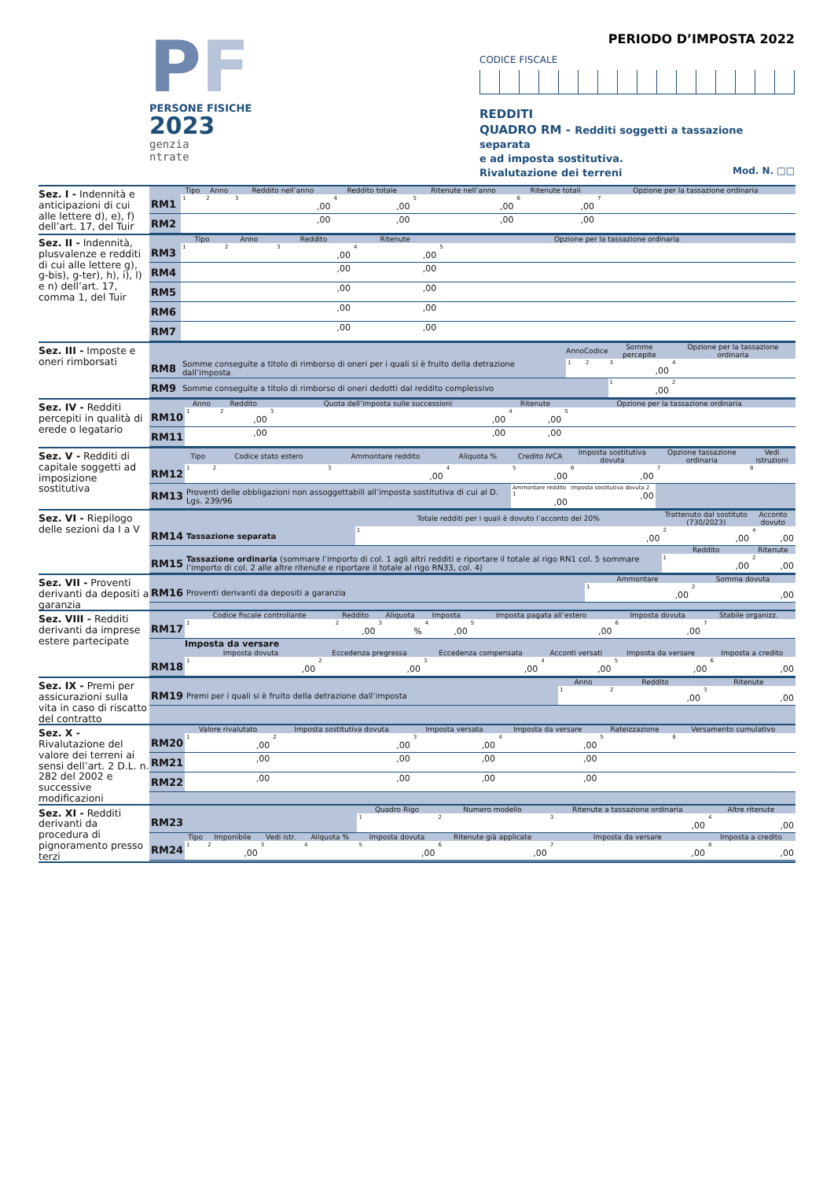PF
PERSONE FISICHE
2023
genzia
ntrate
PERIODO D’IMPOSTA 2022
CODICE FISCALE
REDDITI
QUADRO RM - Redditi soggetti a tassazione separata
e ad imposta sostitutiva.
Rivalutazione dei terreni Mod. N. □□
Sez. I - Indennità e anticipazioni di cui alle lettere d), e), f) dell’art. 17, del Tuir
| | Tipo | Anno | Reddito nell’anno | Reddito totale | Ritenute nell’anno | Ritenute totali | Opzione per la tassazione ordinaria |
| --- | --- | --- | --- | --- | --- | --- | --- |
| RM1 | 1 | 2 | 3 ,00 | 4 ,00 | 5 ,00 | 6 ,00 | 7 |
| RM2 | | | ,00 | ,00 | ,00 | ,00 | |
Sez. II - Indennità, plusvalenze e redditi di cui alle lettere g), g-bis), g-ter), h), i), l) e n) dell’art. 17, comma 1, del Tuir
| | Tipo | Anno | Reddito | Ritenute | Opzione per la tassazione ordinaria |
| --- | --- | --- | --- | --- | --- |
| RM3 | 1 | 2 | 3 ,00 | 4 ,00 | 5 |
| RM4 | | | ,00 | ,00 | |
| RM5 | | | ,00 | ,00 | |
| RM6 | | | ,00 | ,00 | |
| RM7 | | | ,00 | ,00 | |
Sez. III - Imposte e oneri rimborsati
| | | Anno | Codice | Somme percepite | Opzione per la tassazione ordinaria |
| --- | --- | --- | --- | --- | --- |
| RM8 | Somme conseguite a titolo di rimborso di oneri per i quali si è fruito della detrazione dall’imposta | 1 | 2 | 3 ,00 | 4 |
| RM9 | Somme conseguite a titolo di rimborso di oneri dedotti dal reddito complessivo | | | 1 ,00 | 2 |
Sez. IV - Redditi percepiti in qualità di erede o legatario
| | Anno | Reddito | Quota dell’imposta sulle successioni | Ritenute | Opzione per la tassazione ordinaria |
| --- | --- | --- | --- | --- | --- |
| RM10 | 1 | 2 ,00 | 3 ,00 | 4 ,00 | 5 |
| RM11 | | ,00 | ,00 | ,00 | |
Sez. V - Redditi di capitale soggetti ad imposizione sostitutiva
| | Tipo | Codice stato estero | Ammontare reddito | Aliquota % | Credito IVCA | Imposta sostitutiva dovuta | Opzione tassazione ordinaria | Vedi istruzioni |
| --- | --- | --- | --- | --- | --- | --- | --- | --- |
| RM12 | 1 | 2 | 3 ,00 | 4 | 5 ,00 | 6 ,00 | 7 | 8 |
| RM13 | Proventi delle obbligazioni non assoggettabili all’imposta sostitutiva di cui al D. Lgs. 239/96 | | | | Ammontare reddito 1 ,00 | Imposta sostitutiva dovuta 2 ,00 | | |
Sez. VI - Riepilogo delle sezioni da I a V
| | | Totale redditi per i quali è dovuto l’acconto del 20% | Trattenuto dal sostituto (730/2023) | Acconto dovuto |
| --- | --- | --- | --- | --- |
| RM14 | Tassazione separata | 1 ,00 | 2 ,00 | 4 ,00 |
| | | | Reddito | Ritenute |
| RM15 | Tassazione ordinaria (sommare l’importo di col. 1 agli altri redditi e riportare il totale al rigo RN1 col. 5 sommare l’importo di col. 2 alle altre ritenute e riportare il totale al rigo RN33, col. 4) | | 1 ,00 | 2 ,00 |
Sez. VII - Proventi derivanti da depositi a garanzia
| | | Ammontare | Somma dovuta |
| --- | --- | --- | --- |
| RM16 | Proventi derivanti da depositi a garanzia | 1 ,00 | 2 ,00 |
Sez. VIII - Redditi derivanti da imprese estere partecipate
| | Codice fiscale controllante | Reddito | Aliquota | Imposta | Imposta pagata all’estero | Imposta dovuta | Stabile organizz. |
| --- | --- | --- | --- | --- | --- | --- | --- |
| RM17 | 1 | 2 ,00 | 3 % | 4 ,00 | 5 ,00 | 6 ,00 | 7 |
| | Imposta da versare | | | | | |
| --- | --- | --- | --- | --- | --- | --- |
| | Imposta dovuta | Eccedenza pregressa | Eccedenza compensata | Acconti versati | Imposta da versare | Imposta a credito |
| RM18 | 1 ,00 | 2 ,00 | 3 ,00 | 4 ,00 | 5 ,00 | 6 ,00 |
Sez. IX - Premi per assicurazioni sulla vita in caso di riscatto del contratto
| | | Anno | Reddito | Ritenute |
| --- | --- | --- | --- | --- |
| RM19 | Premi per i quali si è fruito della detrazione dall’imposta | 1 | 2 ,00 | 3 ,00 |
Sez. X - Rivalutazione del valore dei terreni ai sensi dell’art. 2 D.L. n. 282 del 2002 e successive modificazioni
| | Valore rivalutato | Imposta sostitutiva dovuta | Imposta versata | Imposta da versare | Rateizzazione | Versamento cumulativo |
| --- | --- | --- | --- | --- | --- | --- |
| RM20 | 1 ,00 | 2 ,00 | 3 ,00 | 4 ,00 | 5 | 6 |
| RM21 | ,00 | ,00 | ,00 | ,00 | | |
| RM22 | ,00 | ,00 | ,00 | ,00 | | |
Sez. XI - Redditi derivanti da procedura di pignoramento presso terzi
| | | | | | Quadro Rigo | Numero modello | Ritenute a tassazione ordinaria | Altre ritenute |
| --- | --- | --- | --- | --- | --- | --- | --- | --- |
| RM23 | | | | | 1 | 2 | 3 ,00 | 4 ,00 |
| | Tipo | Imponibile | Vedi istr. | Aliquota % | Imposta dovuta | Ritenute già applicate | Imposta da versare | Imposta a credito |
| RM24 | 1 | 2 ,00 | 3 | 4 | 5 ,00 | 6 ,00 | 7 ,00 | 8 ,00 |